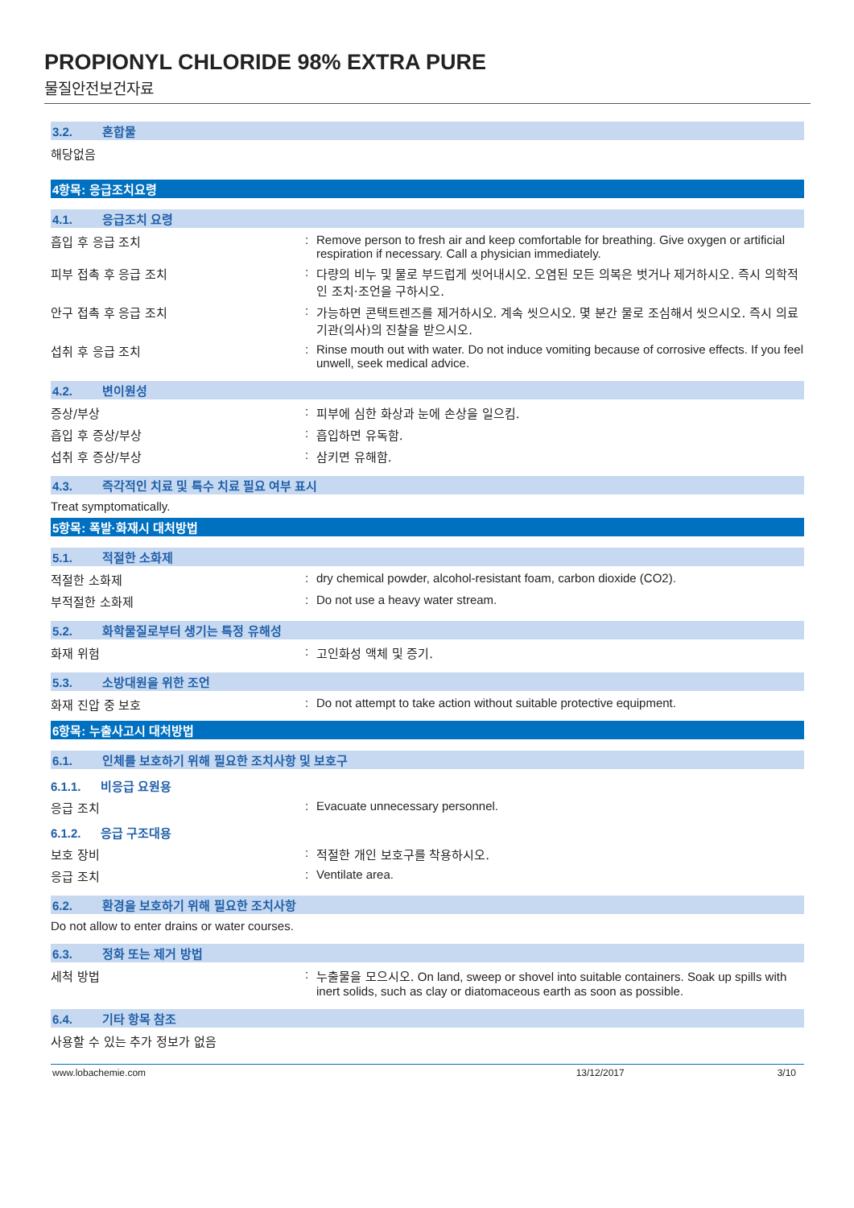PROPIONYL CHLORIDE 98% EXTRA PURE
물질안전보건자료
3.2. 혼합물
해당없음
4항목: 응급조치요령
4.1. 응급조치 요령
흡입 후 응급 조치 : Remove person to fresh air and keep comfortable for breathing. Give oxygen or artificial respiration if necessary. Call a physician immediately.
피부 접촉 후 응급 조치 : 다량의 비누 및 물로 부드럽게 씻어내시오. 오염된 모든 의복은 벗거나 제거하시오. 즉시 의학적인 조치·조언을 구하시오.
안구 접촉 후 응급 조치 : 가능하면 콘택트렌즈를 제거하시오. 계속 씻으시오. 몇 분간 물로 조심해서 씻으시오. 즉시 의료기관(의사)의 진찰을 받으시오.
섭취 후 응급 조치 : Rinse mouth out with water. Do not induce vomiting because of corrosive effects. If you feel unwell, seek medical advice.
4.2. 변이원성
증상/부상 : 피부에 심한 화상과 눈에 손상을 일으킴.
흡입 후 증상/부상 : 흡입하면 유독함.
섭취 후 증상/부상 : 삼키면 유해함.
4.3. 즉각적인 치료 및 특수 치료 필요 여부 표시
Treat symptomatically.
5항목: 폭발·화재시 대처방법
5.1. 적절한 소화제
적절한 소화제 : dry chemical powder, alcohol-resistant foam, carbon dioxide (CO2).
부적절한 소화제 : Do not use a heavy water stream.
5.2. 화학물질로부터 생기는 특정 유해성
화재 위험 : 고인화성 액체 및 증기.
5.3. 소방대원을 위한 조언
화재 진압 중 보호 : Do not attempt to take action without suitable protective equipment.
6항목: 누출사고시 대처방법
6.1. 인체를 보호하기 위해 필요한 조치사항 및 보호구
6.1.1. 비응급 요원용
응급 조치 : Evacuate unnecessary personnel.
6.1.2. 응급 구조대용
보호 장비 : 적절한 개인 보호구를 착용하시오.
응급 조치 : Ventilate area.
6.2. 환경을 보호하기 위해 필요한 조치사항
Do not allow to enter drains or water courses.
6.3. 정화 또는 제거 방법
세척 방법 : 누출물을 모으시오. On land, sweep or shovel into suitable containers. Soak up spills with inert solids, such as clay or diatomaceous earth as soon as possible.
6.4. 기타 항목 참조
사용할 수 있는 추가 정보가 없음
www.lobachemie.com 13/12/2017 3/10